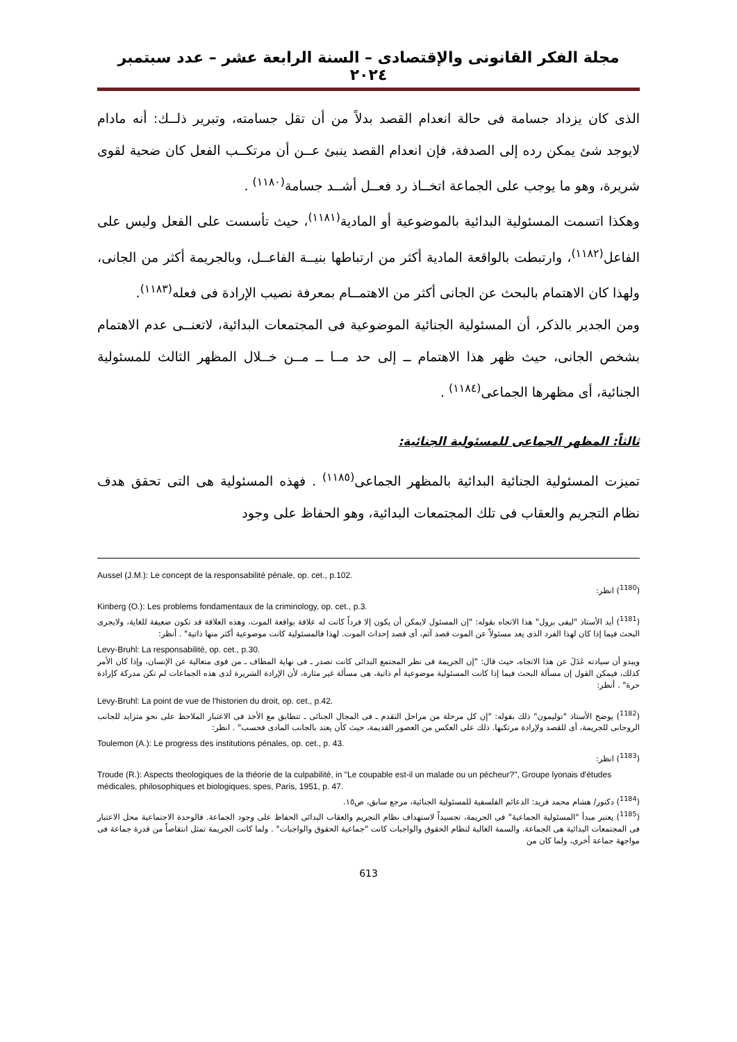مجلة الفكر القانونى والإقتصادى – السنة الرابعة عشر – عدد سبتمبر ٢٠٢٤
الذى كان يزداد جسامة فى حالة انعدام القصد بدلاً من أن تقل جسامته، وتبرير ذلــك: أنه مادام لايوجد شئ يمكن رده إلى الصدفة، فإن انعدام القصد ينبئ عــن أن مرتكــب الفعل كان ضحية لقوى شريرة، وهو ما يوجب على الجماعة اتخــاذ رد فعــل أشــد جسامة<sup>(١١٨٠)</sup> .
وهكذا اتسمت المسئولية البدائية بالموضوعية أو المادية<sup>(١١٨١)</sup>، حيث تأسست على الفعل وليس على الفاعل<sup>(١١٨٢)</sup>، وارتبطت بالواقعة المادية أكثر من ارتباطها بنيــة الفاعــل، وبالجريمة أكثر من الجانى، ولهذا كان الاهتمام بالبحث عن الجانى أكثر من الاهتمــام بمعرفة نصيب الإرادة فى فعله<sup>(١١٨٣)</sup>.
ومن الجدير بالذكر، أن المسئولية الجنائية الموضوعية فى المجتمعات البدائية، لاتعنــى عدم الاهتمام بشخص الجانى، حيث ظهر هذا الاهتمام ــ إلى حد مــا ــ مــن خــلال المظهر الثالث للمسئولية الجنائية، أى مظهرها الجماعى<sup>(١١٨٤)</sup> .
ثالثاً: المظهر الجماعى للمسئولية الجنائية:
تميزت المسئولية الجنائية البدائية بالمظهر الجماعى<sup>(١١٨٥)</sup> . فهذه المسئولية هى التى تحقق هدف نظام التجريم والعقاب فى تلك المجتمعات البدائية، وهو الحفاظ على وجود
Aussel (J.M.): Le concept de la responsabilité pénale, op. cet., p.102.
(<sup>1180</sup>) انظر:
Kinberg (O.): Les problems fondamentaux de la criminology, op. cet., p.3.
(<sup>1181</sup>) أيد الأستاذ "ليفى برول" هذا الاتجاه بقوله: "إن المسئول لايمكن أن يكون إلا فرداً كانت له علاقة بواقعة الموت، وهذه العلاقة قد تكون ضعيفة للغاية، ولايجرى البحث فيما إذا كان لهذا الفرد الذى يعد مسئولاً عن الموت قصد آثم، أى قصد إحداث الموت. لهذا فالمسئولية كانت موضوعية أكثر منها ذاتية" . أنظر:
Levy-Bruhl: La responsabilité, op. cet., p.30.
ويبدو أن سيادته عَدَلَ عن هذا الاتجاه، حيث قال: "إن الجريمة فى نظر المجتمع البدائى كانت تصدر ـ فى نهاية المطاف ـ من قوى متعالية عن الإنسان، وإذا كان الأمر كذلك، فيمكن القول إن مسألة البحث فيما إذا كانت المسئولية موضوعية أم ذاتية، هى مسألة غير مثارة، لأن الإرادة الشريرة لدى هذه الجماعات لم تكن مدركة كإرادة حرة" . أنظر:
Levy-Bruhl: La point de vue de l'historien du droit, op. cet., p.42.
(<sup>1182</sup>) يوضح الأستاذ "توليمون" ذلك بقوله: "إن كل مرحلة من مراحل التقدم ـ فى المجال الجنائى ـ تتطابق مع الأخذ فى الاعتبار الملاحظ على نحو متزايد للجانب الروحانى للجريمة، أى للقصد ولإرادة مرتكبها. ذلك على العكس من العصور القديمة، حيث كأن يعتد بالجانب المادى فحسب" . انظر:
Toulemon (A.): Le progress des institutions pénales, op. cet., p. 43.
(<sup>1183</sup>) انظر:
Troude (R.): Aspects theologiques de la théorie de la culpabilité, in "Le coupable est-il un malade ou un pécheur?", Groupe lyonais d'études médicales, philosophiques et biologiques, spes, Paris, 1951, p. 47.
(<sup>1184</sup>) دكتور/ هشام محمد فريد: الدعائم الفلسفية للمسئولية الجنائية، مرجع سابق، ص١٥.
(<sup>1185</sup>) يعتبر مبدأ "المسئولية الجماعية" فى الجريمة، تجسيداً لاستهداف نظام التجريم والعقاب البدائى الحفاظ على وجود الجماعة. فالوحدة الاجتماعية محل الاعتبار فى المجتمعات البدائية هى الجماعة. والسمة الغالبة لنظام الحقوق والواجبات كانت "جماعية الحقوق والواجبات" . ولما كانت الجريمة تمثل انتقاصاً من قدرة جماعة فى مواجهة جماعة أخرى، ولما كان من
613